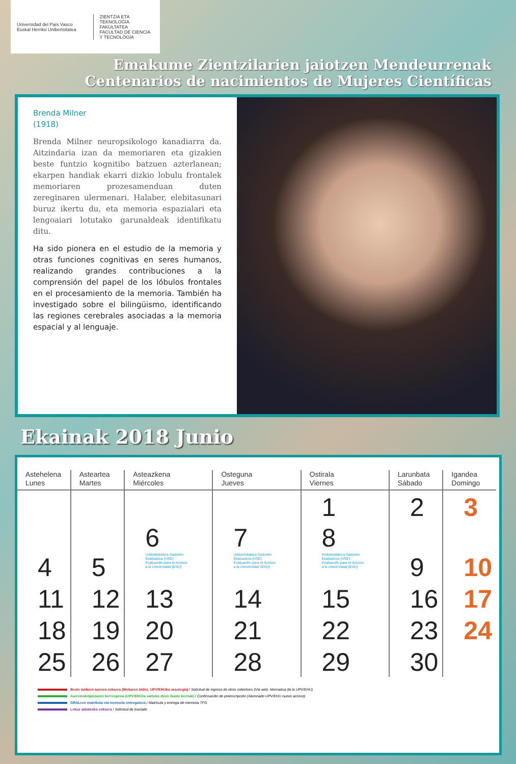Universidad del País Vasco Euskal Herriko Unibertsitatea
ZIENTZIA ETA TEKNOLOGIA FAKULTATEA
FACULTAD DE CIENCIA Y TECNOLOGÍA
Emakume Zientzilarien jaiotzen Mendeurrenak
Centenarios de nacimientos de Mujeres Científicas
Brenda Milner
(1918)
Brenda Milner neuropsikologo kanadiarra da. Aitzindaria izan da memoriaren eta gizakien beste funtzio kognitibo batzuen azterlanean; ekarpen handiak ekarri dizkio lobulu frontalek memoriaren prozesamenduan duten zereginaren ulermenari. Halaber, elebitasunari buruz ikertu du, eta memoria espazialari eta lengoaiari lotutako garunaldeak identifikatu ditu.
Ha sido pionera en el estudio de la memoria y otras funciones cognitivas en seres humanos, realizando grandes contribuciones a la comprensión del papel de los lóbulos frontales en el procesamiento de la memoria. También ha investigado sobre el bilingüismo, identificando las regiones cerebrales asociadas a la memoria espacial y al lenguaje.
Ekainak 2018 Junio
| Astehelena Lunes | Asteartea Martes | Asteazkena Miércoles | Osteguna Jueves | Ostirala Viernes | Larunbata Sábado | Igandea Domingo |
| --- | --- | --- | --- | --- | --- | --- |
| | | | | 1 | 2 | 3 |
| 4 | 5 | 6 Unibertsitatera Sartzeko Ebaluazioa (USE) Evaluación para el Acceso a la Universidad (EAU) | 7 Unibertsitatera Sartzeko Ebaluazioa (USE) Evaluación para el Acceso a la Universidad (EAU) | 8 Unibertsitatera Sartzeko Ebaluazioa (USE) Evaluación para el Acceso a la Universidad (EAU) | 9 | 10 |
| 11 | 12 | 13 | 14 | 15 | 16 | 17 |
| 18 | 19 | 20 | 21 | 22 | 23 | 24 |
| 25 | 26 | 27 | 28 | 29 | 30 | |
Beste taldeen sarrera eskaera (Webaren bidez. UPV/EHUko arautegia) / Solicitud de ingreso de otros colectivos (Vía web. Normativa de la UPV/EHU)
Aurreinskripzioaren berrespena (UPV/EHUra sartuko diren ikasle berriak) / Confirmación de preinscripción (Alumnado UPV/EHU nuevo acceso)
GRALren matrikula eta memoria entregatzea / Matrícula y entrega de memoria TFG
Lekuz aldatzeko eskaera / Solicitud de traslado